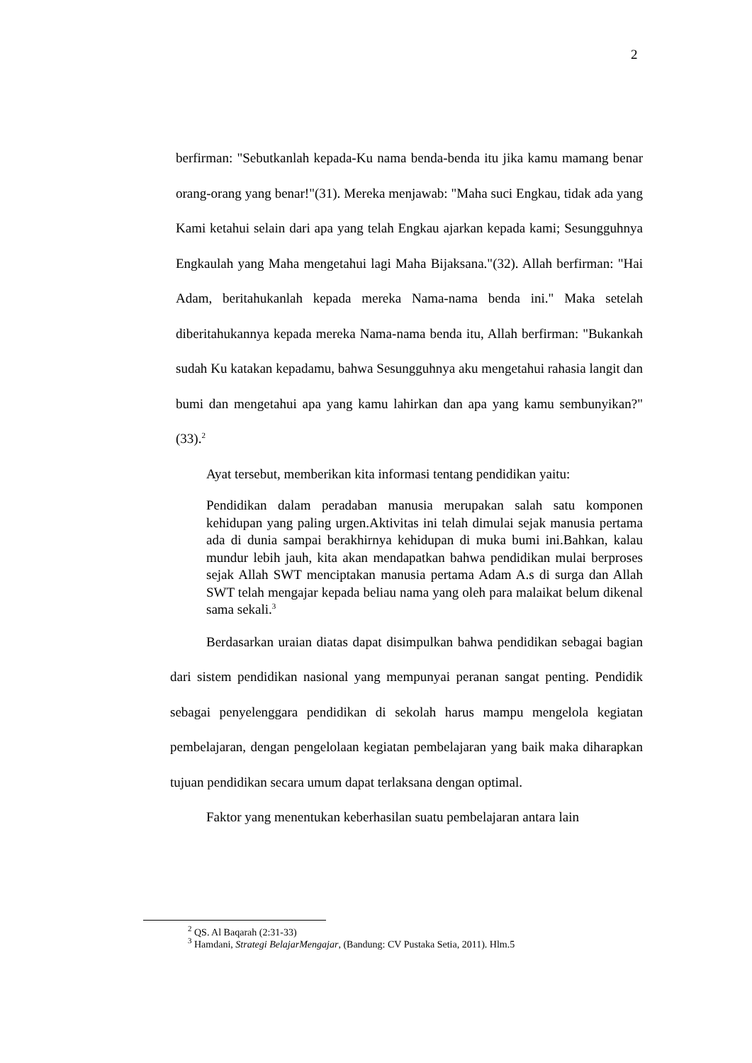2
berfirman: "Sebutkanlah kepada-Ku nama benda-benda itu jika kamu mamang benar orang-orang yang benar!"(31). Mereka menjawab: "Maha suci Engkau, tidak ada yang Kami ketahui selain dari apa yang telah Engkau ajarkan kepada kami; Sesungguhnya Engkaulah yang Maha mengetahui lagi Maha Bijaksana."(32). Allah berfirman: "Hai Adam, beritahukanlah kepada mereka Nama-nama benda ini." Maka setelah diberitahukannya kepada mereka Nama-nama benda itu, Allah berfirman: "Bukankah sudah Ku katakan kepadamu, bahwa Sesungguhnya aku mengetahui rahasia langit dan bumi dan mengetahui apa yang kamu lahirkan dan apa yang kamu sembunyikan?"(33).<sup>2</sup>
Ayat tersebut, memberikan kita informasi tentang pendidikan yaitu:
Pendidikan dalam peradaban manusia merupakan salah satu komponen kehidupan yang paling urgen.Aktivitas ini telah dimulai sejak manusia pertama ada di dunia sampai berakhirnya kehidupan di muka bumi ini.Bahkan, kalau mundur lebih jauh, kita akan mendapatkan bahwa pendidikan mulai berproses sejak Allah SWT menciptakan manusia pertama Adam A.s di surga dan Allah SWT telah mengajar kepada beliau nama yang oleh para malaikat belum dikenal sama sekali.<sup>3</sup>
Berdasarkan uraian diatas dapat disimpulkan bahwa pendidikan sebagai bagian dari sistem pendidikan nasional yang mempunyai peranan sangat penting. Pendidik sebagai penyelenggara pendidikan di sekolah harus mampu mengelola kegiatan pembelajaran, dengan pengelolaan kegiatan pembelajaran yang baik maka diharapkan tujuan pendidikan secara umum dapat terlaksana dengan optimal.
Faktor yang menentukan keberhasilan suatu pembelajaran antara lain
<sup>2</sup> QS. Al Baqarah (2:31-33)
<sup>3</sup> Hamdani, Strategi BelajarMengajar, (Bandung: CV Pustaka Setia, 2011). Hlm.5